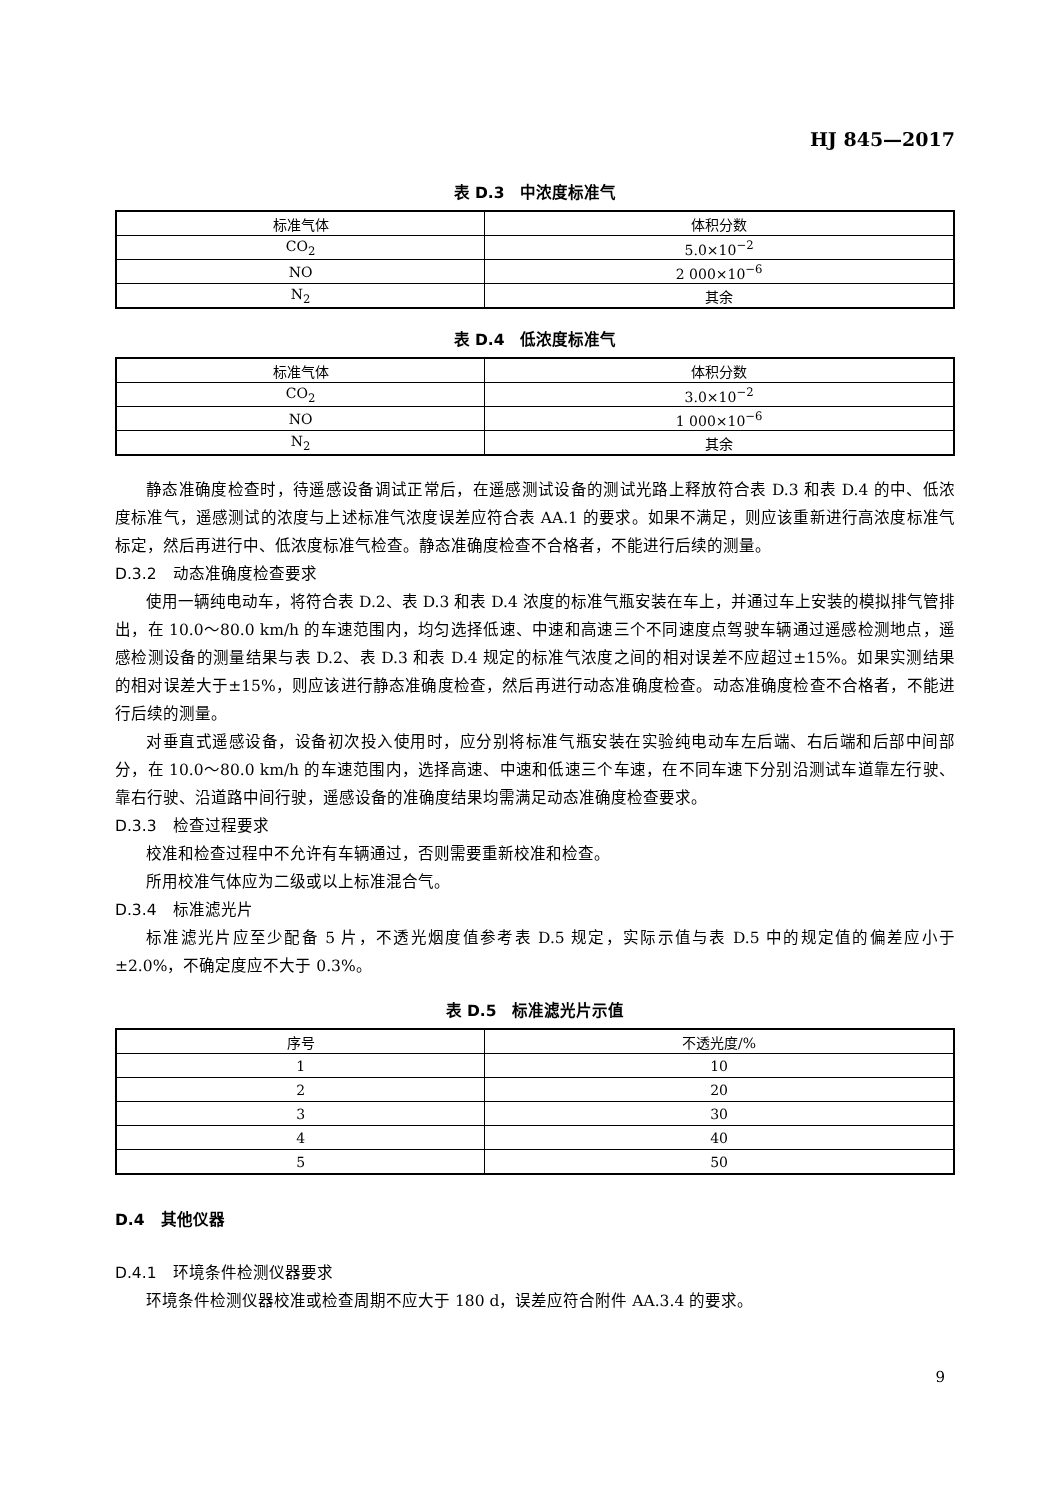HJ 845—2017
表 D.3　中浓度标准气
| 标准气体 | 体积分数 |
| --- | --- |
| CO<sub>2</sub> | 5.0×10<sup>−2</sup> |
| NO | 2 000×10<sup>−6</sup> |
| N<sub>2</sub> | 其余 |
表 D.4　低浓度标准气
| 标准气体 | 体积分数 |
| --- | --- |
| CO<sub>2</sub> | 3.0×10<sup>−2</sup> |
| NO | 1 000×10<sup>−6</sup> |
| N<sub>2</sub> | 其余 |
静态准确度检查时，待遥感设备调试正常后，在遥感测试设备的测试光路上释放符合表 D.3 和表 D.4 的中、低浓度标准气，遥感测试的浓度与上述标准气浓度误差应符合表 AA.1 的要求。如果不满足，则应该重新进行高浓度标准气标定，然后再进行中、低浓度标准气检查。静态准确度检查不合格者，不能进行后续的测量。
D.3.2　动态准确度检查要求
使用一辆纯电动车，将符合表 D.2、表 D.3 和表 D.4 浓度的标准气瓶安装在车上，并通过车上安装的模拟排气管排出，在 10.0～80.0 km/h 的车速范围内，均匀选择低速、中速和高速三个不同速度点驾驶车辆通过遥感检测地点，遥感检测设备的测量结果与表 D.2、表 D.3 和表 D.4 规定的标准气浓度之间的相对误差不应超过±15%。如果实测结果的相对误差大于±15%，则应该进行静态准确度检查，然后再进行动态准确度检查。动态准确度检查不合格者，不能进行后续的测量。
对垂直式遥感设备，设备初次投入使用时，应分别将标准气瓶安装在实验纯电动车左后端、右后端和后部中间部分，在 10.0～80.0 km/h 的车速范围内，选择高速、中速和低速三个车速，在不同车速下分别沿测试车道靠左行驶、靠右行驶、沿道路中间行驶，遥感设备的准确度结果均需满足动态准确度检查要求。
D.3.3　检查过程要求
校准和检查过程中不允许有车辆通过，否则需要重新校准和检查。
所用校准气体应为二级或以上标准混合气。
D.3.4　标准滤光片
标准滤光片应至少配备 5 片，不透光烟度值参考表 D.5 规定，实际示值与表 D.5 中的规定值的偏差应小于±2.0%，不确定度应不大于 0.3%。
表 D.5　标准滤光片示值
| 序号 | 不透光度/% |
| --- | --- |
| 1 | 10 |
| 2 | 20 |
| 3 | 30 |
| 4 | 40 |
| 5 | 50 |
D.4　其他仪器
D.4.1　环境条件检测仪器要求
环境条件检测仪器校准或检查周期不应大于 180 d，误差应符合附件 AA.3.4 的要求。
9